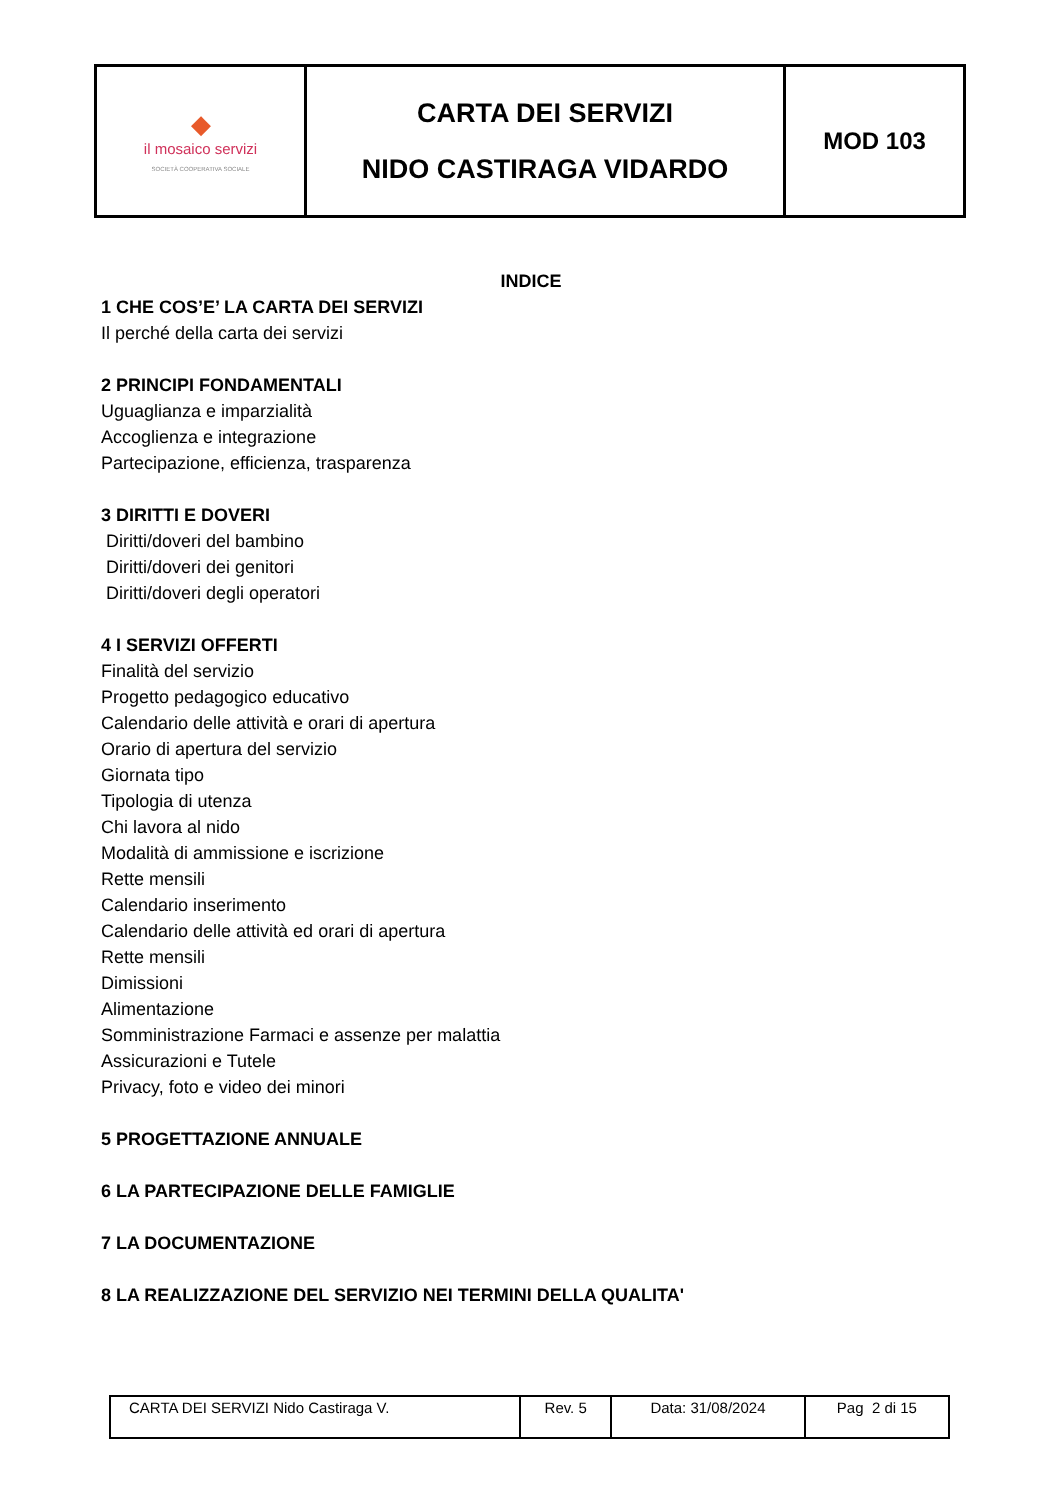| ◆ il mosaico servizi SOCIETÀ COOPERATIVA SOCIALE | CARTA DEI SERVIZI NIDO CASTIRAGA VIDARDO | MOD 103 |
INDICE
1 CHE COS’E’ LA CARTA DEI SERVIZI
Il perché della carta dei servizi
2 PRINCIPI FONDAMENTALI
Uguaglianza e imparzialità
Accoglienza e integrazione
Partecipazione, efficienza, trasparenza
3 DIRITTI E DOVERI
Diritti/doveri del bambino
Diritti/doveri dei genitori
Diritti/doveri degli operatori
4 I SERVIZI OFFERTI
Finalità del servizio
Progetto pedagogico educativo
Calendario delle attività e orari di apertura
Orario di apertura del servizio
Giornata tipo
Tipologia di utenza
Chi lavora al nido
Modalità di ammissione e iscrizione
Rette mensili
Calendario inserimento
Calendario delle attività ed orari di apertura
Rette mensili
Dimissioni
Alimentazione
Somministrazione Farmaci e assenze per malattia
Assicurazioni e Tutele
Privacy, foto e video dei minori
5 PROGETTAZIONE ANNUALE
6 LA PARTECIPAZIONE DELLE FAMIGLIE
7 LA DOCUMENTAZIONE
8 LA REALIZZAZIONE DEL SERVIZIO NEI TERMINI DELLA QUALITA'
| CARTA DEI SERVIZI Nido Castiraga V. | Rev. 5 | Data: 31/08/2024 | Pag 2 di 15 |